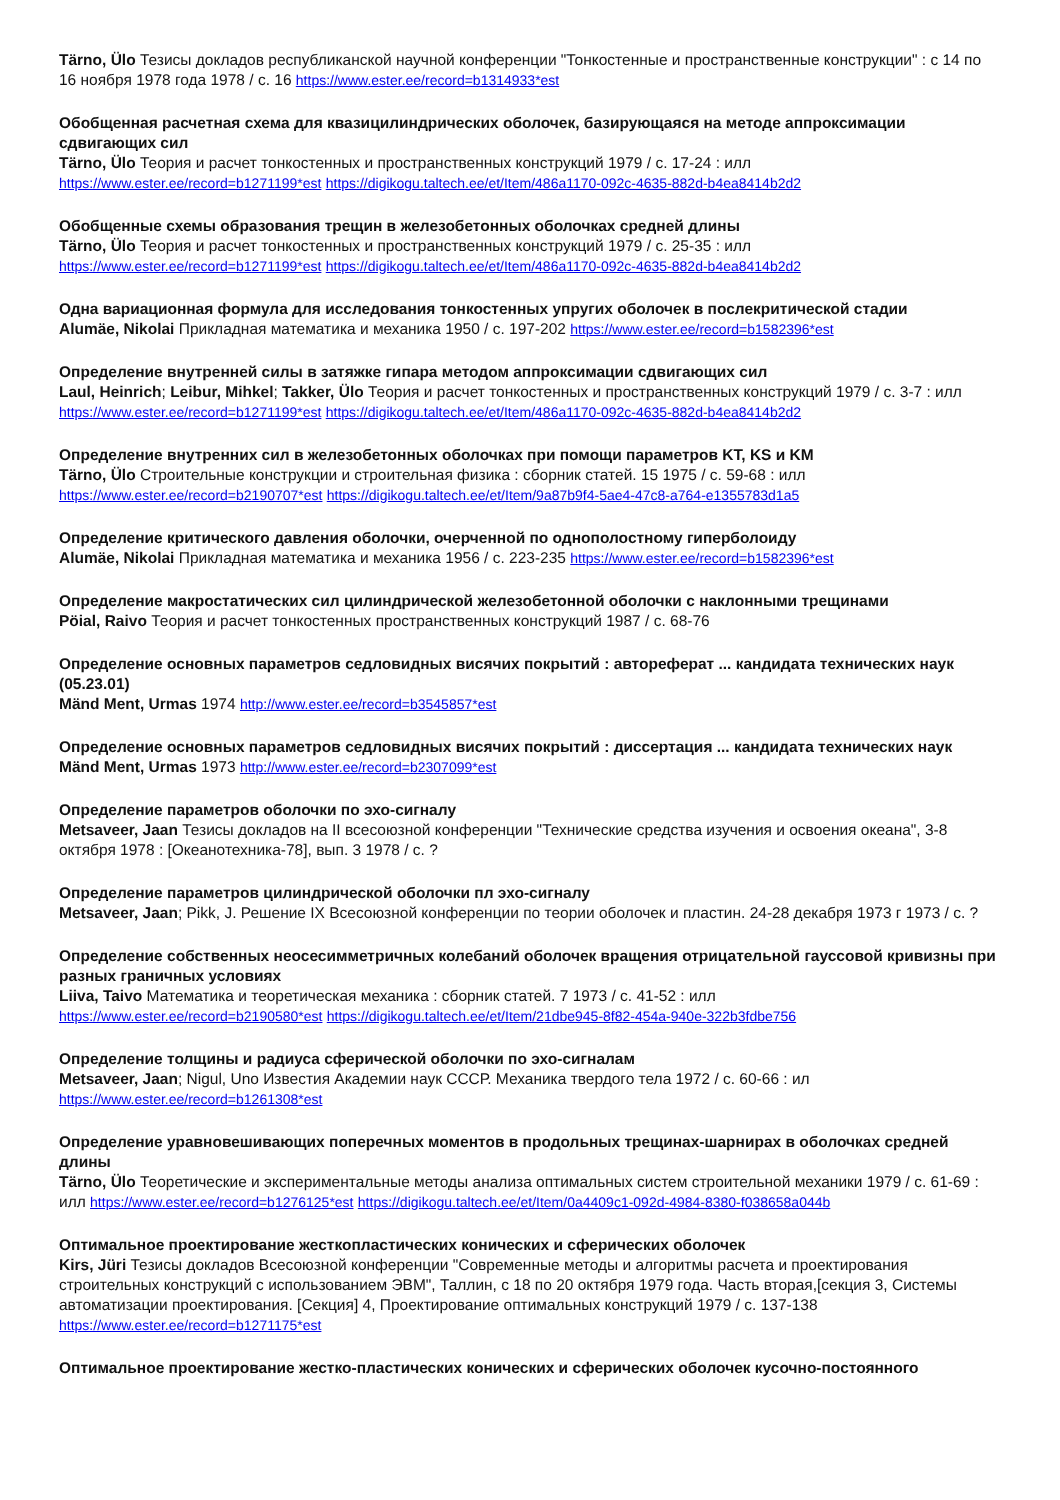Tärno, Ülo Тезисы докладов республиканской научной конференции "Тонкостенные и пространственные конструкции" : с 14 по 16 ноября 1978 года 1978 / с. 16 https://www.ester.ee/record=b1314933*est
Обобщенная расчетная схема для квазицилиндрических оболочек, базирующаяся на методе аппроксимации сдвигающих сил
Tärno, Ülo Теория и расчет тонкостенных и пространственных конструкций 1979 / с. 17-24 : илл
https://www.ester.ee/record=b1271199*est https://digikogu.taltech.ee/et/Item/486a1170-092c-4635-882d-b4ea8414b2d2
Обобщенные схемы образования трещин в железобетонных оболочках средней длины
Tärno, Ülo Теория и расчет тонкостенных и пространственных конструкций 1979 / с. 25-35 : илл
https://www.ester.ee/record=b1271199*est https://digikogu.taltech.ee/et/Item/486a1170-092c-4635-882d-b4ea8414b2d2
Одна вариационная формула для исследования тонкостенных упругих оболочек в послекритической стадии
Alumäe, Nikolai Прикладная математика и механика 1950 / с. 197-202 https://www.ester.ee/record=b1582396*est
Определение внутренней силы в затяжке гипара методом аппроксимации сдвигающих сил
Laul, Heinrich; Leibur, Mihkel; Takker, Ülo Теория и расчет тонкостенных и пространственных конструкций 1979 / с. 3-7 : илл
https://www.ester.ee/record=b1271199*est https://digikogu.taltech.ee/et/Item/486a1170-092c-4635-882d-b4ea8414b2d2
Определение внутренних сил в железобетонных оболочках при помощи параметров KT, KS и KM
Tärno, Ülo Строительные конструкции и строительная физика : сборник статей. 15 1975 / с. 59-68 : илл
https://www.ester.ee/record=b2190707*est https://digikogu.taltech.ee/et/Item/9a87b9f4-5ae4-47c8-a764-e1355783d1a5
Определение критического давления оболочки, очерченной по однополостному гиперболоиду
Alumäe, Nikolai Прикладная математика и механика 1956 / с. 223-235 https://www.ester.ee/record=b1582396*est
Определение макростатических сил цилиндрической железобетонной оболочки с наклонными трещинами
Pöial, Raivo Теория и расчет тонкостенных пространственных конструкций 1987 / с. 68-76
Определение основных параметров седловидных висячих покрытий : автореферат ... кандидата технических наук (05.23.01)
Mänd Ment, Urmas 1974 http://www.ester.ee/record=b3545857*est
Определение основных параметров седловидных висячих покрытий : диссертация ... кандидата технических наук
Mänd Ment, Urmas 1973 http://www.ester.ee/record=b2307099*est
Определение параметров оболочки по эхо-сигналу
Metsaveer, Jaan Тезисы докладов на II всесоюзной конференции "Технические средства изучения и освоения океана", 3-8 октября 1978 : [Океанотехника-78], вып. 3 1978 / с. ?
Определение параметров цилиндрической оболочки пл эхо-сигналу
Metsaveer, Jaan; Pikk, J. Решение IX Всесоюзной конференции по теории оболочек и пластин. 24-28 декабря 1973 г 1973 / с. ?
Определение собственных неосесимметричных колебаний оболочек вращения отрицательной гауссовой кривизны при разных граничных условиях
Liiva, Taivo Математика и теоретическая механика : сборник статей. 7 1973 / с. 41-52 : илл
https://www.ester.ee/record=b2190580*est https://digikogu.taltech.ee/et/Item/21dbe945-8f82-454a-940e-322b3fdbe756
Определение толщины и радиуса сферической оболочки по эхо-сигналам
Metsaveer, Jaan; Nigul, Uno Известия Академии наук СССР. Механика твердого тела 1972 / с. 60-66 : ил
https://www.ester.ee/record=b1261308*est
Определение уравновешивающих поперечных моментов в продольных трещинах-шарнирах в оболочках средней длины
Tärno, Ülo Теоретические и экспериментальные методы анализа оптимальных систем строительной механики 1979 / с. 61-69 : илл https://www.ester.ee/record=b1276125*est https://digikogu.taltech.ee/et/Item/0a4409c1-092d-4984-8380-f038658a044b
Оптимальное проектирование жесткопластических конических и сферических оболочек
Kirs, Jüri Тезисы докладов Всесоюзной конференции "Современные методы и алгоритмы расчета и проектирования строительных конструкций с использованием ЭВМ", Таллин, с 18 по 20 октября 1979 года. Часть вторая,[секция 3, Системы автоматизации проектирования. [Секция] 4, Проектирование оптимальных конструкций 1979 / с. 137-138
https://www.ester.ee/record=b1271175*est
Оптимальное проектирование жестко-пластических конических и сферических оболочек кусочно-постоянного